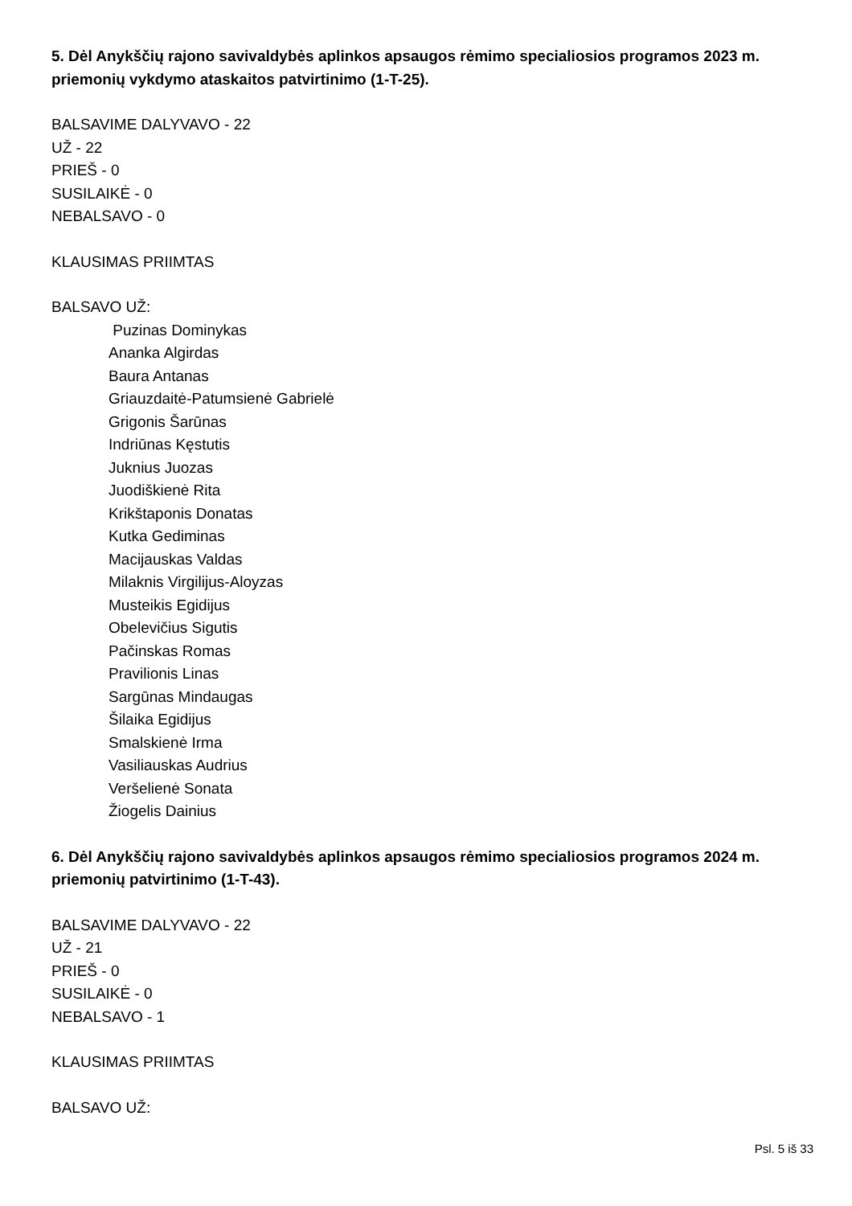5. Dėl Anykščių rajono savivaldybės aplinkos apsaugos rėmimo specialiosios programos 2023 m. priemonių vykdymo ataskaitos patvirtinimo (1-T-25).
BALSAVIME DALYVAVO - 22
UŽ - 22
PRIEŠ - 0
SUSILAIKĖ - 0
NEBALSAVO - 0
KLAUSIMAS PRIIMTAS
BALSAVO UŽ:
Puzinas Dominykas
Ananka Algirdas
Baura Antanas
Griauzdaitė-Patumsienė Gabrielė
Grigonis Šarūnas
Indriūnas Kęstutis
Juknius Juozas
Juodiškienė Rita
Krikštaponis Donatas
Kutka Gediminas
Macijauskas Valdas
Milaknis Virgilijus-Aloyzas
Musteikis Egidijus
Obelevičius Sigutis
Pačinskas Romas
Pravilionis Linas
Sargūnas Mindaugas
Šilaika Egidijus
Smalskienė Irma
Vasiliauskas Audrius
Veršelienė Sonata
Žiogelis Dainius
6. Dėl Anykščių rajono savivaldybės aplinkos apsaugos rėmimo specialiosios programos 2024 m. priemonių patvirtinimo (1-T-43).
BALSAVIME DALYVAVO - 22
UŽ - 21
PRIEŠ - 0
SUSILAIKĖ - 0
NEBALSAVO - 1
KLAUSIMAS PRIIMTAS
BALSAVO UŽ:
Psl. 5 iš 33